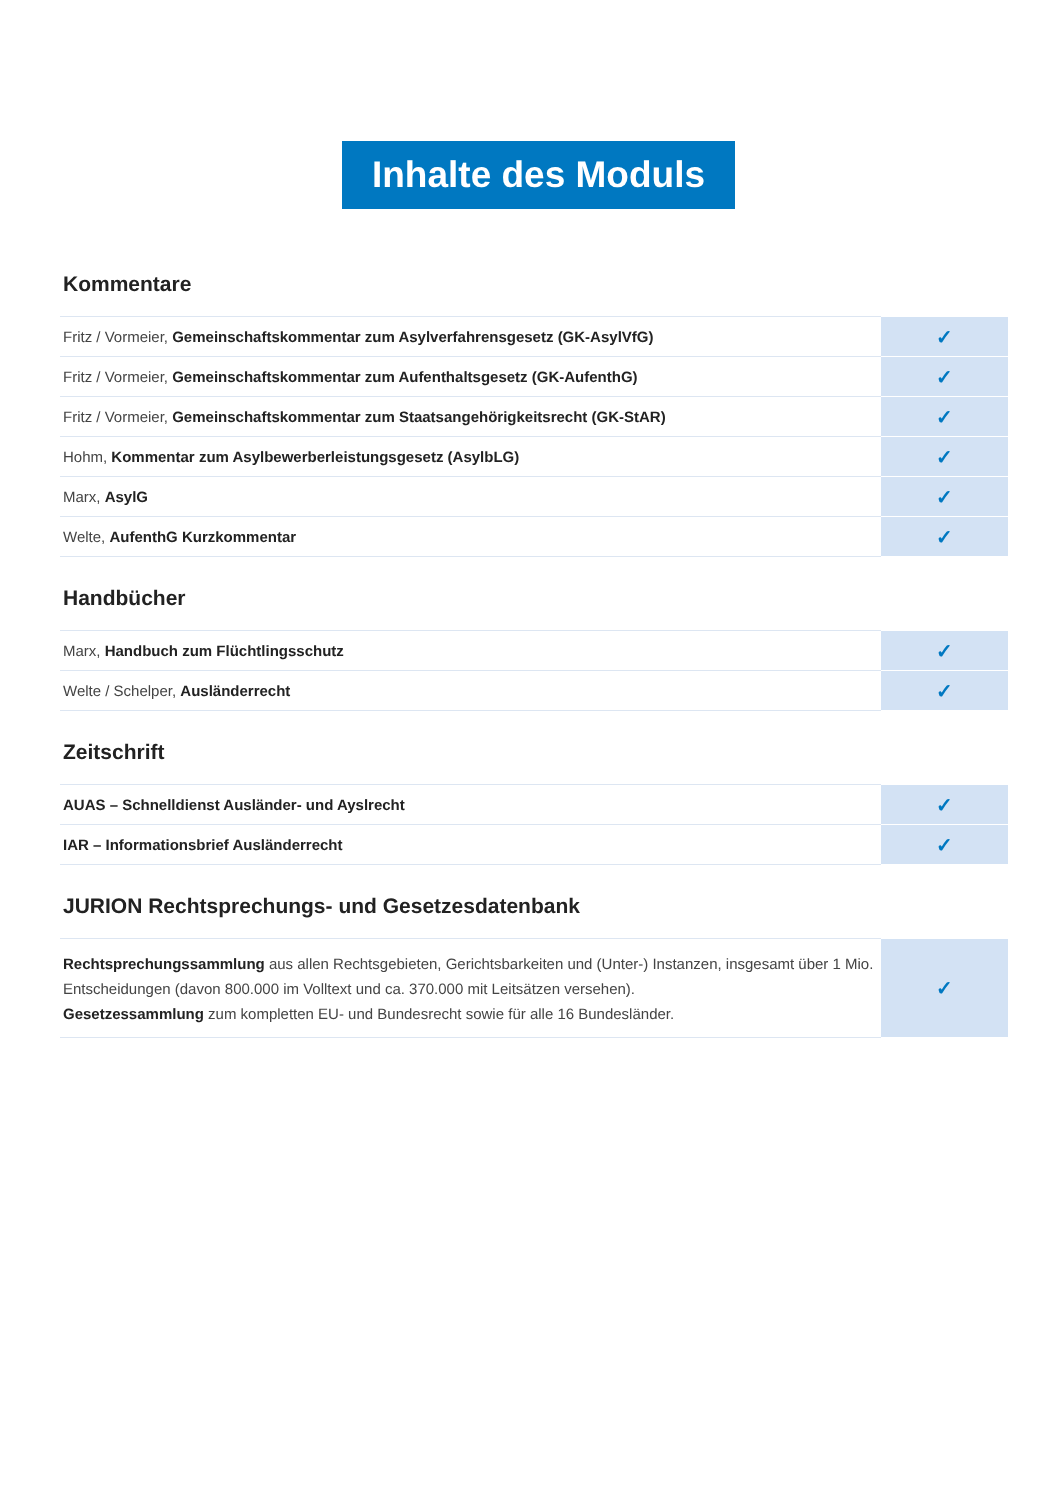Inhalte des Moduls
Kommentare
| Fritz / Vormeier, Gemeinschaftskommentar zum Asylverfahrensgesetz (GK-AsylVfG) | ✓ |
| Fritz / Vormeier, Gemeinschaftskommentar zum Aufenthaltsgesetz (GK-AufenthG) | ✓ |
| Fritz / Vormeier, Gemeinschaftskommentar zum Staatsangehörigkeitsrecht (GK-StAR) | ✓ |
| Hohm, Kommentar zum Asylbewerberleistungsgesetz (AsylbLG) | ✓ |
| Marx, AsylG | ✓ |
| Welte, AufenthG Kurzkommentar | ✓ |
Handbücher
| Marx, Handbuch zum Flüchtlingsschutz | ✓ |
| Welte / Schelper, Ausländerrecht | ✓ |
Zeitschrift
| AUAS – Schnelldienst Ausländer- und Ayslrecht | ✓ |
| IAR – Informationsbrief Ausländerrecht | ✓ |
JURION Rechtsprechungs- und Gesetzesdatenbank
| Rechtsprechungssammlung aus allen Rechtsgebieten, Gerichtsbarkeiten und (Unter-) Instanzen, insgesamt über 1 Mio. Entscheidungen (davon 800.000 im Volltext und ca. 370.000 mit Leitsätzen versehen). Gesetzessammlung zum kompletten EU- und Bundesrecht sowie für alle 16 Bundesländer. | ✓ |